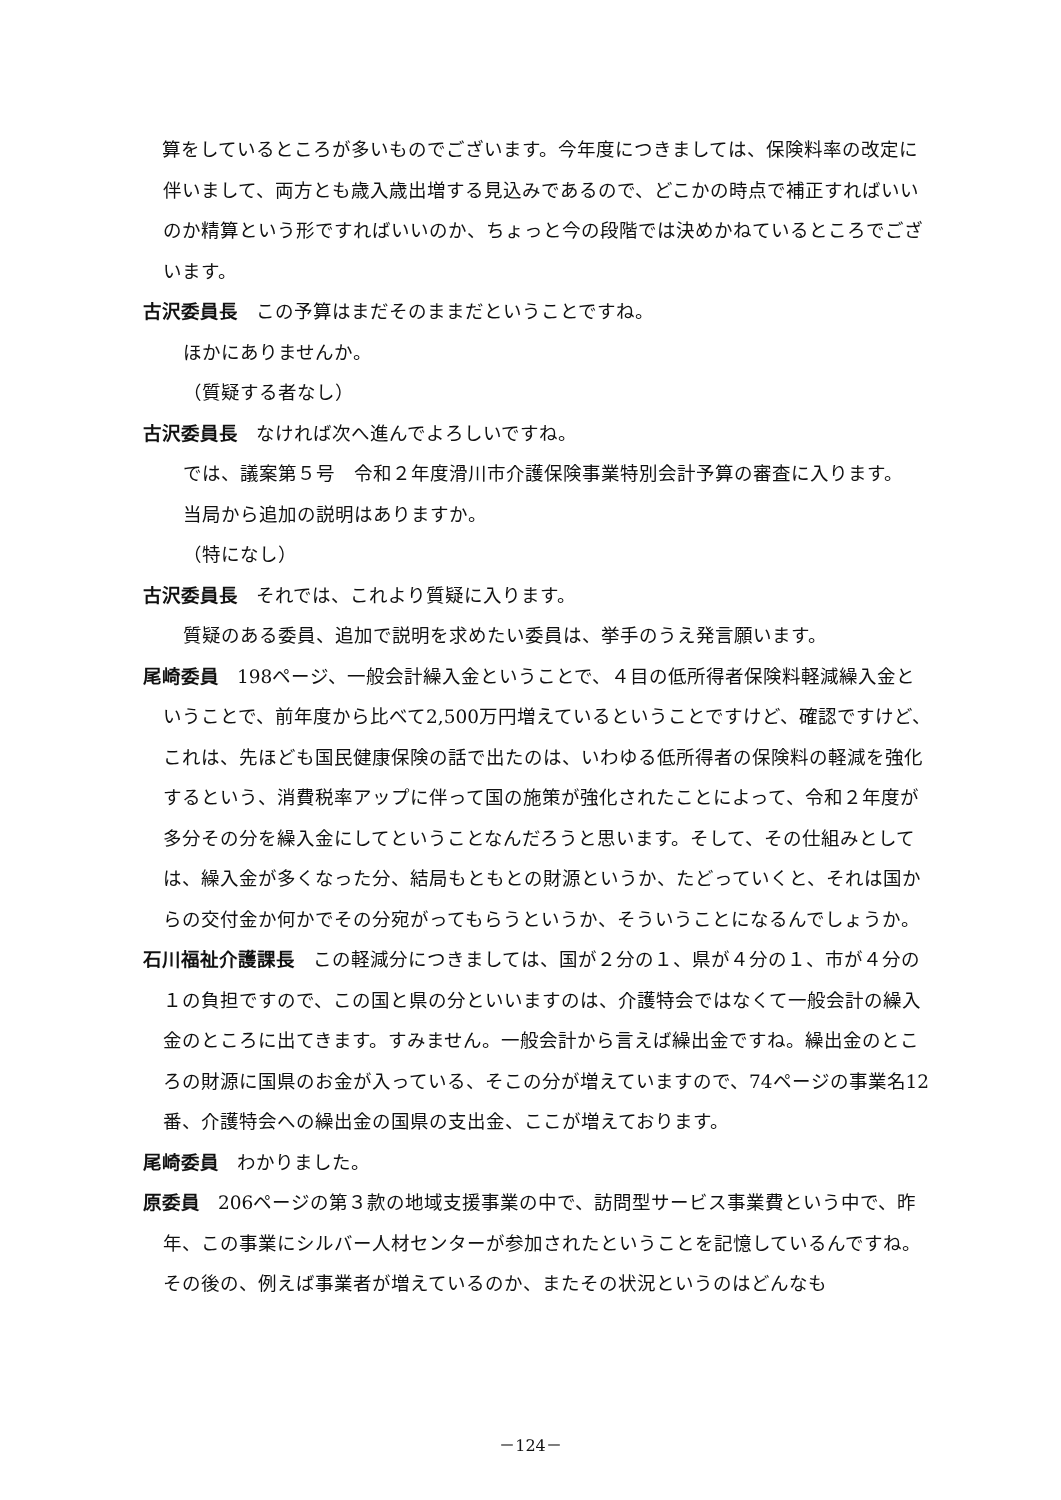算をしているところが多いものでございます。今年度につきましては、保険料率の改定に伴いまして、両方とも歳入歳出増する見込みであるので、どこかの時点で補正すればいいのか精算という形ですればいいのか、ちょっと今の段階では決めかねているところでございます。
古沢委員長 この予算はまだそのままだということですね。
ほかにありませんか。
（質疑する者なし）
古沢委員長 なければ次へ進んでよろしいですね。
では、議案第５号　令和２年度滑川市介護保険事業特別会計予算の審査に入ります。
当局から追加の説明はありますか。
（特になし）
古沢委員長 それでは、これより質疑に入ります。
質疑のある委員、追加で説明を求めたい委員は、挙手のうえ発言願います。
尾崎委員 198ページ、一般会計繰入金ということで、４目の低所得者保険料軽減繰入金ということで、前年度から比べて2,500万円増えているということですけど、確認ですけど、これは、先ほども国民健康保険の話で出たのは、いわゆる低所得者の保険料の軽減を強化するという、消費税率アップに伴って国の施策が強化されたことによって、令和２年度が多分その分を繰入金にしてということなんだろうと思います。そして、その仕組みとしては、繰入金が多くなった分、結局もともとの財源というか、たどっていくと、それは国からの交付金か何かでその分宛がってもらうというか、そういうことになるんでしょうか。
石川福祉介護課長 この軽減分につきましては、国が２分の１、県が４分の１、市が４分の１の負担ですので、この国と県の分といいますのは、介護特会ではなくて一般会計の繰入金のところに出てきます。すみません。一般会計から言えば繰出金ですね。繰出金のところの財源に国県のお金が入っている、そこの分が増えていますので、74ページの事業名12番、介護特会への繰出金の国県の支出金、ここが増えております。
尾崎委員 わかりました。
原委員 206ページの第３款の地域支援事業の中で、訪問型サービス事業費という中で、昨年、この事業にシルバー人材センターが参加されたということを記憶しているんですね。その後の、例えば事業者が増えているのか、またその状況というのはどんなも
－124－